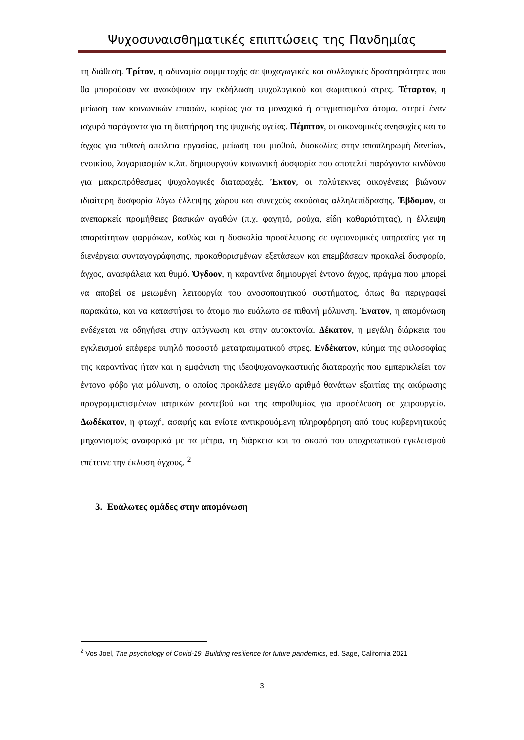Ψυχοσυναισθηματικές επιπτώσεις της Πανδημίας
τη διάθεση. Τρίτον, η αδυναμία συμμετοχής σε ψυχαγωγικές και συλλογικές δραστηριότητες που θα μπορούσαν να ανακόψουν την εκδήλωση ψυχολογικού και σωματικού στρες. Τέταρτον, η μείωση των κοινωνικών επαφών, κυρίως για τα μοναχικά ή στιγματισμένα άτομα, στερεί έναν ισχυρό παράγοντα για τη διατήρηση της ψυχικής υγείας. Πέμπτον, οι οικονομικές ανησυχίες και το άγχος για πιθανή απώλεια εργασίας, μείωση του μισθού, δυσκολίες στην αποπληρωμή δανείων, ενοικίου, λογαριασμών κ.λπ. δημιουργούν κοινωνική δυσφορία που αποτελεί παράγοντα κινδύνου για μακροπρόθεσμες ψυχολογικές διαταραχές. Έκτον, οι πολύτεκνες οικογένειες βιώνουν ιδιαίτερη δυσφορία λόγω έλλειψης χώρου και συνεχούς ακούσιας αλληλεπίδρασης. Έβδομον, οι ανεπαρκείς προμήθειες βασικών αγαθών (π.χ. φαγητό, ρούχα, είδη καθαριότητας), η έλλειψη απαραίτητων φαρμάκων, καθώς και η δυσκολία προσέλευσης σε υγειονομικές υπηρεσίες για τη διενέργεια συνταγογράφησης, προκαθορισμένων εξετάσεων και επεμβάσεων προκαλεί δυσφορία, άγχος, ανασφάλεια και θυμό. Όγδοον, η καραντίνα δημιουργεί έντονο άγχος, πράγμα που μπορεί να αποβεί σε μειωμένη λειτουργία του ανοσοποιητικού συστήματος, όπως θα περιγραφεί παρακάτω, και να καταστήσει το άτομο πιο ευάλωτο σε πιθανή μόλυνση. Ένατον, η απομόνωση ενδέχεται να οδηγήσει στην απόγνωση και στην αυτοκτονία. Δέκατον, η μεγάλη διάρκεια του εγκλεισμού επέφερε υψηλό ποσοστό μετατραυματικού στρες. Ενδέκατον, κύημα της φιλοσοφίας της καραντίνας ήταν και η εμφάνιση της ιδεοψυχαναγκαστικής διαταραχής που εμπερικλείει τον έντονο φόβο για μόλυνση, ο οποίος προκάλεσε μεγάλο αριθμό θανάτων εξαιτίας της ακύρωσης προγραμματισμένων ιατρικών ραντεβού και της απροθυμίας για προσέλευση σε χειρουργεία. Δωδέκατον, η φτωχή, ασαφής και ενίοτε αντικρουόμενη πληροφόρηση από τους κυβερνητικούς μηχανισμούς αναφορικά με τα μέτρα, τη διάρκεια και το σκοπό του υποχρεωτικού εγκλεισμού επέτεινε την έκλυση άγχους. <sup>2</sup>
3. Ευάλωτες ομάδες στην απομόνωση
<sup>2</sup> Vos Joel, The psychology of Covid-19. Building resilience for future pandemics, ed. Sage, California 2021
3